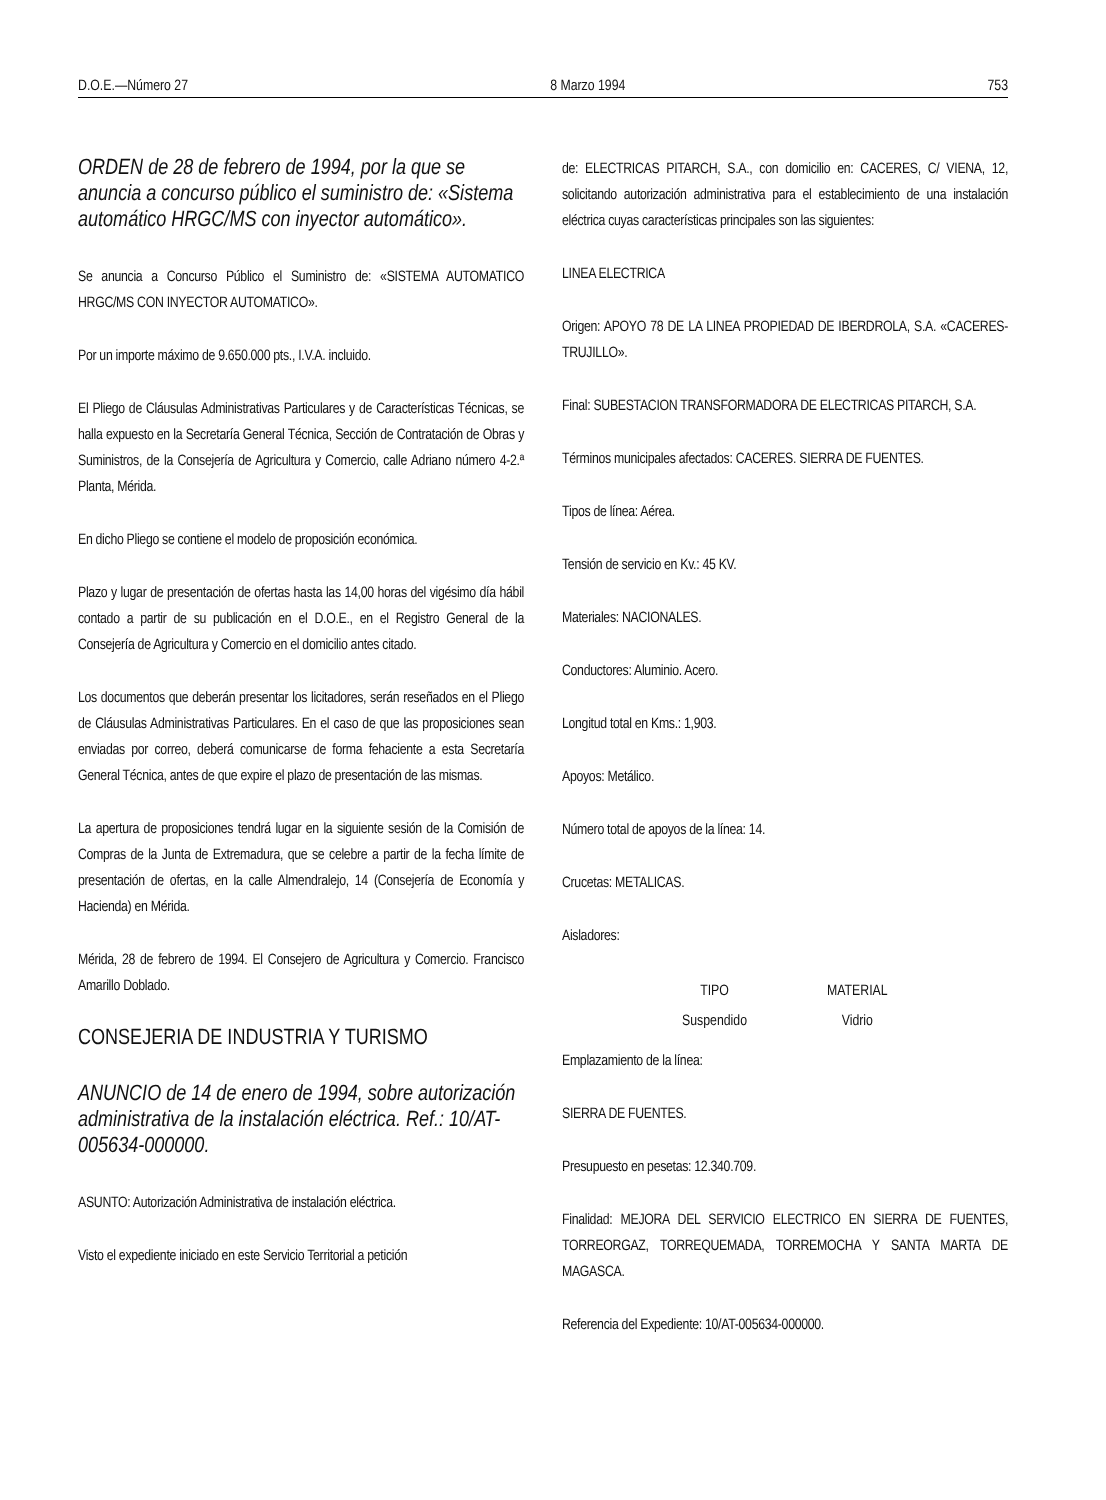D.O.E.—Número 27 8 Marzo 1994 753
ORDEN de 28 de febrero de 1994, por la que se anuncia a concurso público el suministro de: «Sistema automático HRGC/MS con inyector automático».
Se anuncia a Concurso Público el Suministro de: «SISTEMA AUTOMATICO HRGC/MS CON INYECTOR AUTOMATICO».
Por un importe máximo de 9.650.000 pts., I.V.A. incluido.
El Pliego de Cláusulas Administrativas Particulares y de Características Técnicas, se halla expuesto en la Secretaría General Técnica, Sección de Contratación de Obras y Suministros, de la Consejería de Agricultura y Comercio, calle Adriano número 4-2.ª Planta, Mérida.
En dicho Pliego se contiene el modelo de proposición económica.
Plazo y lugar de presentación de ofertas hasta las 14,00 horas del vigésimo día hábil contado a partir de su publicación en el D.O.E., en el Registro General de la Consejería de Agricultura y Comercio en el domicilio antes citado.
Los documentos que deberán presentar los licitadores, serán reseñados en el Pliego de Cláusulas Administrativas Particulares. En el caso de que las proposiciones sean enviadas por correo, deberá comunicarse de forma fehaciente a esta Secretaría General Técnica, antes de que expire el plazo de presentación de las mismas.
La apertura de proposiciones tendrá lugar en la siguiente sesión de la Comisión de Compras de la Junta de Extremadura, que se celebre a partir de la fecha límite de presentación de ofertas, en la calle Almendralejo, 14 (Consejería de Economía y Hacienda) en Mérida.
Mérida, 28 de febrero de 1994. El Consejero de Agricultura y Comercio. Francisco Amarillo Doblado.
CONSEJERIA DE INDUSTRIA Y TURISMO
ANUNCIO de 14 de enero de 1994, sobre autorización administrativa de la instalación eléctrica. Ref.: 10/AT-005634-000000.
ASUNTO: Autorización Administrativa de instalación eléctrica.
Visto el expediente iniciado en este Servicio Territorial a petición
de: ELECTRICAS PITARCH, S.A., con domicilio en: CACERES, C/ VIENA, 12, solicitando autorización administrativa para el establecimiento de una instalación eléctrica cuyas características principales son las siguientes:
LINEA ELECTRICA
Origen: APOYO 78 DE LA LINEA PROPIEDAD DE IBERDROLA, S.A. «CACERES-TRUJILLO».
Final: SUBESTACION TRANSFORMADORA DE ELECTRICAS PITARCH, S.A.
Términos municipales afectados: CACERES. SIERRA DE FUENTES.
Tipos de línea: Aérea.
Tensión de servicio en Kv.: 45 KV.
Materiales: NACIONALES.
Conductores: Aluminio. Acero.
Longitud total en Kms.: 1,903.
Apoyos: Metálico.
Número total de apoyos de la línea: 14.
Crucetas: METALICAS.
Aisladores:
| TIPO | MATERIAL |
| --- | --- |
| Suspendido | Vidrio |
Emplazamiento de la línea:
SIERRA DE FUENTES.
Presupuesto en pesetas: 12.340.709.
Finalidad: MEJORA DEL SERVICIO ELECTRICO EN SIERRA DE FUENTES, TORREORGAZ, TORREQUEMADA, TORREMOCHA Y SANTA MARTA DE MAGASCA.
Referencia del Expediente: 10/AT-005634-000000.